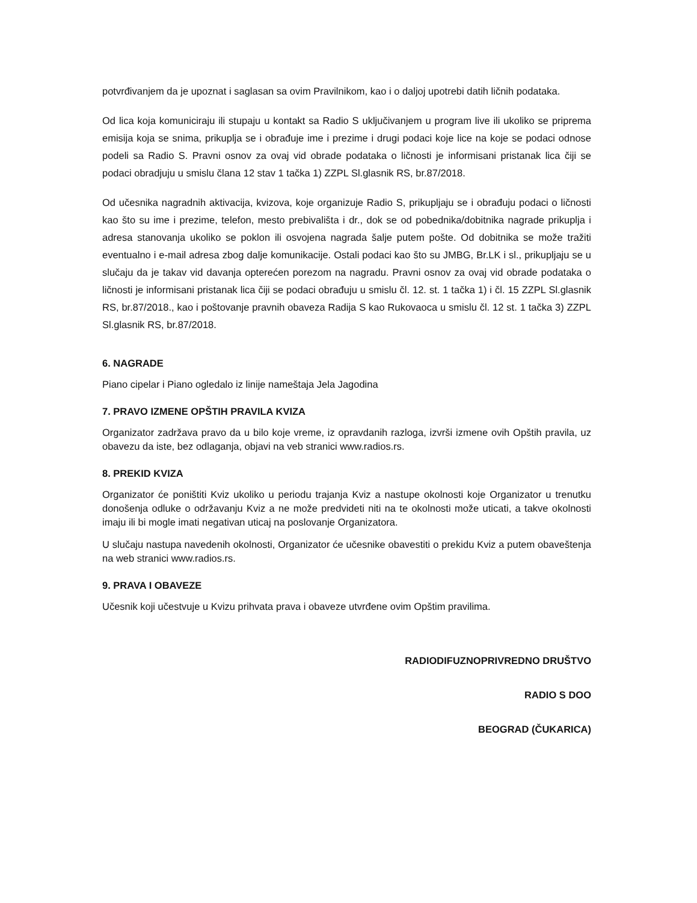potvrđivanjem da je upoznat i saglasan sa ovim Pravilnikom, kao i o daljoj upotrebi datih ličnih podataka.
Od lica koja komuniciraju ili stupaju u kontakt sa Radio S uključivanjem u program live ili ukoliko se priprema emisija koja se snima, prikuplja se i obrađuje ime i prezime i drugi podaci koje lice na koje se podaci odnose podeli sa Radio S. Pravni osnov za ovaj vid obrade podataka o ličnosti je informisani pristanak lica čiji se podaci obradjuju u smislu člana 12 stav 1 tačka 1) ZZPL Sl.glasnik RS, br.87/2018.
Od učesnika nagradnih aktivacija, kvizova, koje organizuje Radio S, prikupljaju se i obrađuju podaci o ličnosti kao što su ime i prezime, telefon, mesto prebivališta i dr., dok se od pobednika/dobitnika nagrade prikuplja i adresa stanovanja ukoliko se poklon ili osvojena nagrada šalje putem pošte. Od dobitnika se može tražiti eventualno i e-mail adresa zbog dalje komunikacije. Ostali podaci kao što su JMBG, Br.LK i sl., prikupljaju se u slučaju da je takav vid davanja opterećen porezom na nagradu. Pravni osnov za ovaj vid obrade podataka o ličnosti je informisani pristanak lica čiji se podaci obrađuju u smislu čl. 12. st. 1 tačka 1) i čl. 15 ZZPL Sl.glasnik RS, br.87/2018., kao i poštovanje pravnih obaveza Radija S kao Rukovaoca u smislu čl. 12 st. 1 tačka 3) ZZPL Sl.glasnik RS, br.87/2018.
6. NAGRADE
Piano cipelar i Piano ogledalo iz linije nameštaja Jela Jagodina
7. PRAVO IZMENE OPŠTIH PRAVILA KVIZA
Organizator zadržava pravo da u bilo koje vreme, iz opravdanih razloga, izvrši izmene ovih Opštih pravila, uz obavezu da iste, bez odlaganja, objavi na veb stranici www.radios.rs.
8. PREKID KVIZA
Organizator će poništiti Kviz ukoliko u periodu trajanja Kviz a nastupe okolnosti koje Organizator u trenutku donošenja odluke o održavanju Kviz a ne može predvideti niti na te okolnosti može uticati, a takve okolnosti imaju ili bi mogle imati negativan uticaj na poslovanje Organizatora.
U slučaju nastupa navedenih okolnosti, Organizator će učesnike obavestiti o prekidu Kviz a putem obaveštenja na web stranici www.radios.rs.
9. PRAVA I OBAVEZE
Učesnik koji učestvuje u Kvizu prihvata prava i obaveze utvrđene ovim Opštim pravilima.
RADIODIFUZNOPRIVREDNO DRUŠTVO
RADIO S DOO
BEOGRAD (ČUKARICA)